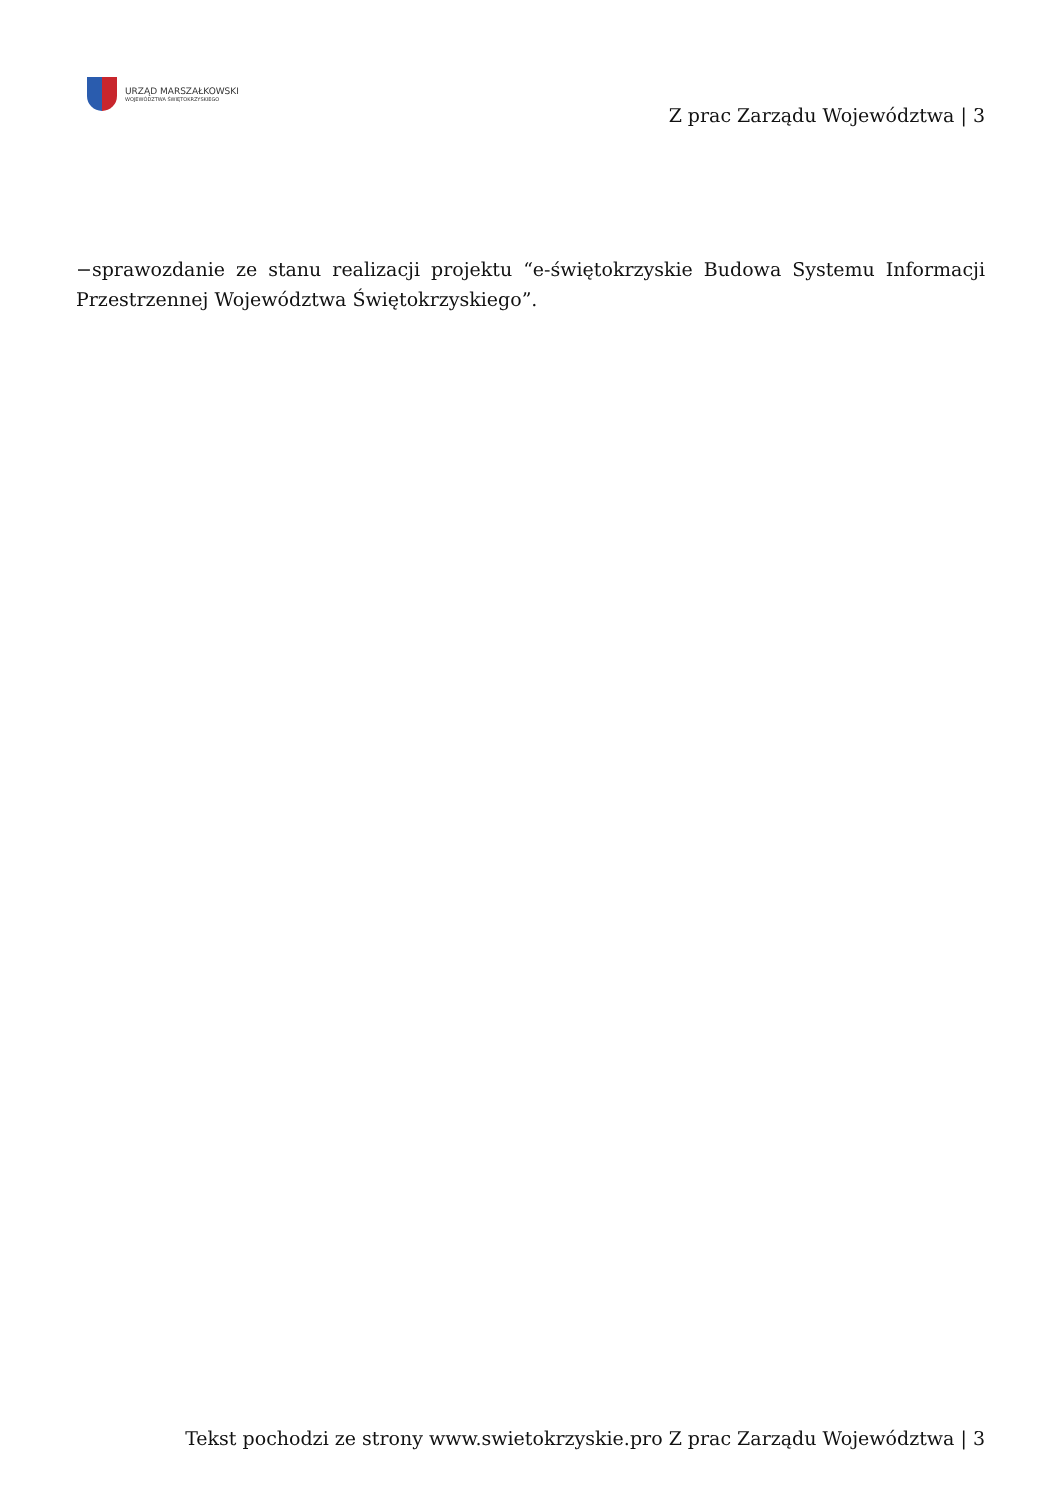URZĄD MARSZAŁKOWSKI
WOJEWÓDZTWA ŚWIĘTOKRZYSKIEGO
Z prac Zarządu Województwa | 3
−sprawozdanie ze stanu realizacji projektu “e-świętokrzyskie Budowa Systemu Informacji Przestrzennej Województwa Świętokrzyskiego”.
Tekst pochodzi ze strony www.swietokrzyskie.pro Z prac Zarządu Województwa | 3